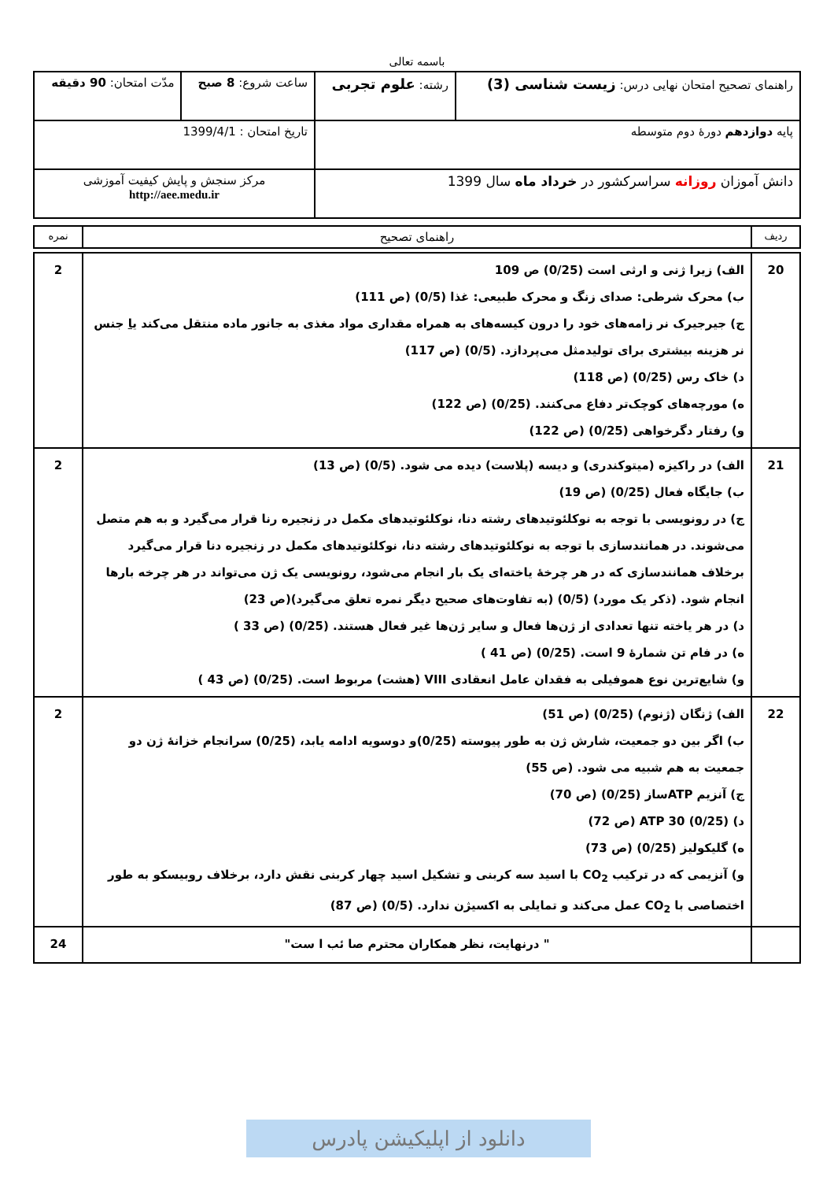باسمه تعالی
| راهنمای تصحیح امتحان نهایی درس: زیست شناسی (3) | رشته: علوم تجربی | ساعت شروع: 8 صبح | مدّت امتحان: 90 دقیقه |
| پایه دوازدهم دورهٔ دوم متوسطه | | تاریخ امتحان : 1399/4/1 | |
| دانش آموزان روزانه سراسرکشور در خرداد ماه سال 1399 | | مرکز سنجش و پایش کیفیت آموزشی http://aee.medu.ir | |
| ردیف | راهنمای تصحیح | نمره |
| 20 | الف) زیرا ژنی و ارثی است (0/25) ص 109 ب) محرک شرطی: صدای زنگ و محرک طبیعی: غذا (0/5) (ص 111) ج) جیرجیرک نر زامه‌های خود را درون کیسه‌های به همراه مقداری مواد مغذی به جانور ماده منتقل می‌کند یا جنس نر هزینه بیشتری برای تولیدمثل می‌پردازد. (0/5) (ص 117) د) خاک رس (0/25) (ص 118) ه) مورچه‌های کوچک‌تر دفاع می‌کنند. (0/25) (ص 122) و) رفتار دگرخواهی (0/25) (ص 122) | 2 |
| 21 | الف) در راکیزه (میتوکندری) و دیسه (پلاست) دیده می شود. (0/5) (ص 13) ب) جایگاه فعال (0/25) (ص 19) ج) در رونویسی با توجه به نوکلئوتیدهای رشته دنا، نوکلئوتیدهای مکمل در زنجیره رنا قرار می‌گیرد و به هم متصل می‌شوند. در همانندسازی با توجه به نوکلئوتیدهای رشته دنا، نوکلئوتیدهای مکمل در زنجیره دنا قرار می‌گیرد برخلاف همانندسازی که در هر چرخهٔ یاخته‌ای یک بار انجام می‌شود، رونویسی یک ژن می‌تواند در هر چرخه بارها انجام شود. (ذکر یک مورد) (0/5) (به تفاوت‌های صحیح دیگر نمره تعلق می‌گیرد)(ص 23) د) در هر یاخته تنها تعدادی از ژن‌ها فعال و سایر ژن‌ها غیر فعال هستند. (0/25) (ص 33 ) ه) در فام تن شمارهٔ 9 است. (0/25) (ص 41 ) و) شایع‌ترین نوع هموفیلی به فقدان عامل انعقادی VIII (هشت) مربوط است. (0/25) (ص 43 ) | 2 |
| 22 | الف) ژنگان (ژنوم) (0/25) (ص 51) ب) اگر بین دو جمعیت، شارش ژن به طور پیوسته (0/25)و دوسویه ادامه یابد، (0/25) سرانجام خزانهٔ ژن دو جمعیت به هم شبیه می شود. (ص 55) ج) آنزیم ATPساز (0/25) (ص 70) د) ATP 30 (0/25) (ص 72) ه) گلیکولیز (0/25) (ص 73) و) آنزیمی که در ترکیب CO<sub>2</sub> با اسید سه کربنی و تشکیل اسید چهار کربنی نقش دارد، برخلاف روبیسکو به طور اختصاصی با CO<sub>2</sub> عمل می‌کند و تمایلی به اکسیژن ندارد. (0/5) (ص 87) | 2 |
| | " درنهایت، نظر همکاران محترم صا ئب ا ست" | 24 |
دانلود از اپلیکیشن پادرس